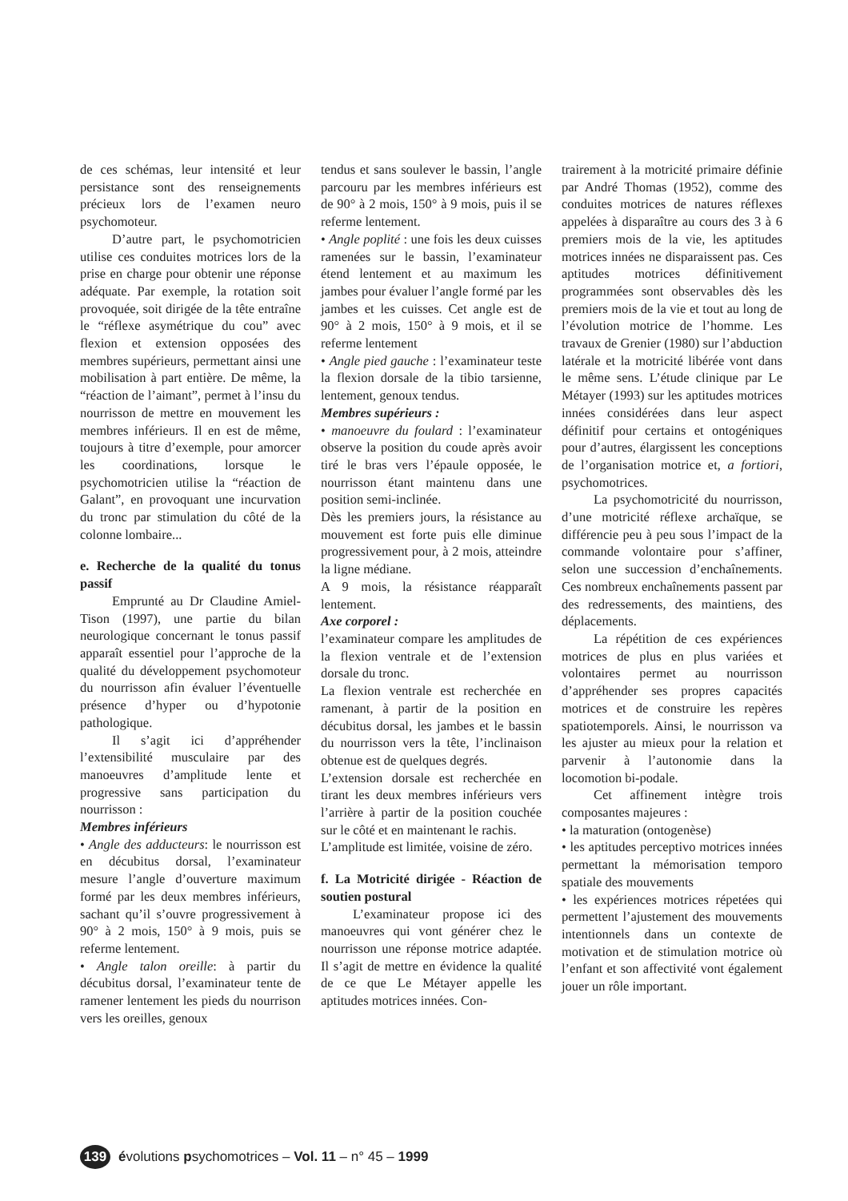de ces schémas, leur intensité et leur persistance sont des renseignements précieux lors de l’examen neuro psychomoteur.
D’autre part, le psychomotricien utilise ces conduites motrices lors de la prise en charge pour obtenir une réponse adéquate. Par exemple, la rotation soit provoquée, soit dirigée de la tête entraîne le “réflexe asymétrique du cou” avec flexion et extension opposées des membres supérieurs, permettant ainsi une mobilisation à part entière. De même, la “réaction de l’aimant”, permet à l’insu du nourrisson de mettre en mouvement les membres inférieurs. Il en est de même, toujours à titre d’exemple, pour amorcer les coordinations, lorsque le psychomotricien utilise la “réaction de Galant”, en provoquant une incurvation du tronc par stimulation du côté de la colonne lombaire...
e. Recherche de la qualité du tonus passif
Emprunté au Dr Claudine Amiel-Tison (1997), une partie du bilan neurologique concernant le tonus passif apparaît essentiel pour l’approche de la qualité du développement psychomoteur du nourrisson afin évaluer l’éventuelle présence d’hyper ou d’hypotonie pathologique.
Il s’agit ici d’appréhender l’extensibilité musculaire par des manoeuvres d’amplitude lente et progressive sans participation du nourrisson :
Membres inférieurs
• Angle des adducteurs: le nourrisson est en décubitus dorsal, l’examinateur mesure l’angle d’ouverture maximum formé par les deux membres inférieurs, sachant qu’il s’ouvre progressivement à 90° à 2 mois, 150° à 9 mois, puis se referme lentement.
• Angle talon oreille: à partir du décubitus dorsal, l’examinateur tente de ramener lentement les pieds du nourrison vers les oreilles, genoux
tendus et sans soulever le bassin, l’angle parcouru par les membres inférieurs est de 90° à 2 mois, 150° à 9 mois, puis il se referme lentement.
• Angle poplité : une fois les deux cuisses ramenées sur le bassin, l’examinateur étend lentement et au maximum les jambes pour évaluer l’angle formé par les jambes et les cuisses. Cet angle est de 90° à 2 mois, 150° à 9 mois, et il se referme lentement
• Angle pied gauche : l’examinateur teste la flexion dorsale de la tibio tarsienne, lentement, genoux tendus.
Membres supérieurs :
• manoeuvre du foulard : l’examinateur observe la position du coude après avoir tiré le bras vers l’épaule opposée, le nourrisson étant maintenu dans une position semi-inclinée.
Dès les premiers jours, la résistance au mouvement est forte puis elle diminue progressivement pour, à 2 mois, atteindre la ligne médiane.
A 9 mois, la résistance réapparaît lentement.
Axe corporel :
l’examinateur compare les amplitudes de la flexion ventrale et de l’extension dorsale du tronc.
La flexion ventrale est recherchée en ramenant, à partir de la position en décubitus dorsal, les jambes et le bassin du nourrisson vers la tête, l’inclinaison obtenue est de quelques degrés.
L’extension dorsale est recherchée en tirant les deux membres inférieurs vers l’arrière à partir de la position couchée sur le côté et en maintenant le rachis.
L’amplitude est limitée, voisine de zéro.
f. La Motricité dirigée - Réaction de soutien postural
L’examinateur propose ici des manoeuvres qui vont générer chez le nourrisson une réponse motrice adaptée. Il s’agit de mettre en évidence la qualité de ce que Le Métayer appelle les aptitudes motrices innées. Con-
trairement à la motricité primaire définie par André Thomas (1952), comme des conduites motrices de natures réflexes appelées à disparaître au cours des 3 à 6 premiers mois de la vie, les aptitudes motrices innées ne disparaissent pas. Ces aptitudes motrices définitivement programmées sont observables dès les premiers mois de la vie et tout au long de l’évolution motrice de l’homme. Les travaux de Grenier (1980) sur l’abduction latérale et la motricité libérée vont dans le même sens. L’étude clinique par Le Métayer (1993) sur les aptitudes motrices innées considérées dans leur aspect définitif pour certains et ontogéniques pour d’autres, élargissent les conceptions de l’organisation motrice et, a fortiori, psychomotrices.
La psychomotricité du nourrisson, d’une motricité réflexe archaïque, se différencie peu à peu sous l’impact de la commande volontaire pour s’affiner, selon une succession d’enchaînements. Ces nombreux enchaînements passent par des redressements, des maintiens, des déplacements.
La répétition de ces expériences motrices de plus en plus variées et volontaires permet au nourrisson d’appréhender ses propres capacités motrices et de construire les repères spatiotemporels. Ainsi, le nourrisson va les ajuster au mieux pour la relation et parvenir à l’autonomie dans la locomotion bi-podale.
Cet affinement intègre trois composantes majeures :
• la maturation (ontogenèse)
• les aptitudes perceptivo motrices innées permettant la mémorisation temporo spatiale des mouvements
• les expériences motrices répetées qui permettent l’ajustement des mouvements intentionnels dans un contexte de motivation et de stimulation motrice où l’enfant et son affectivité vont également jouer un rôle important.
139 évolutions psychomotrices – Vol. 11 – n° 45 – 1999